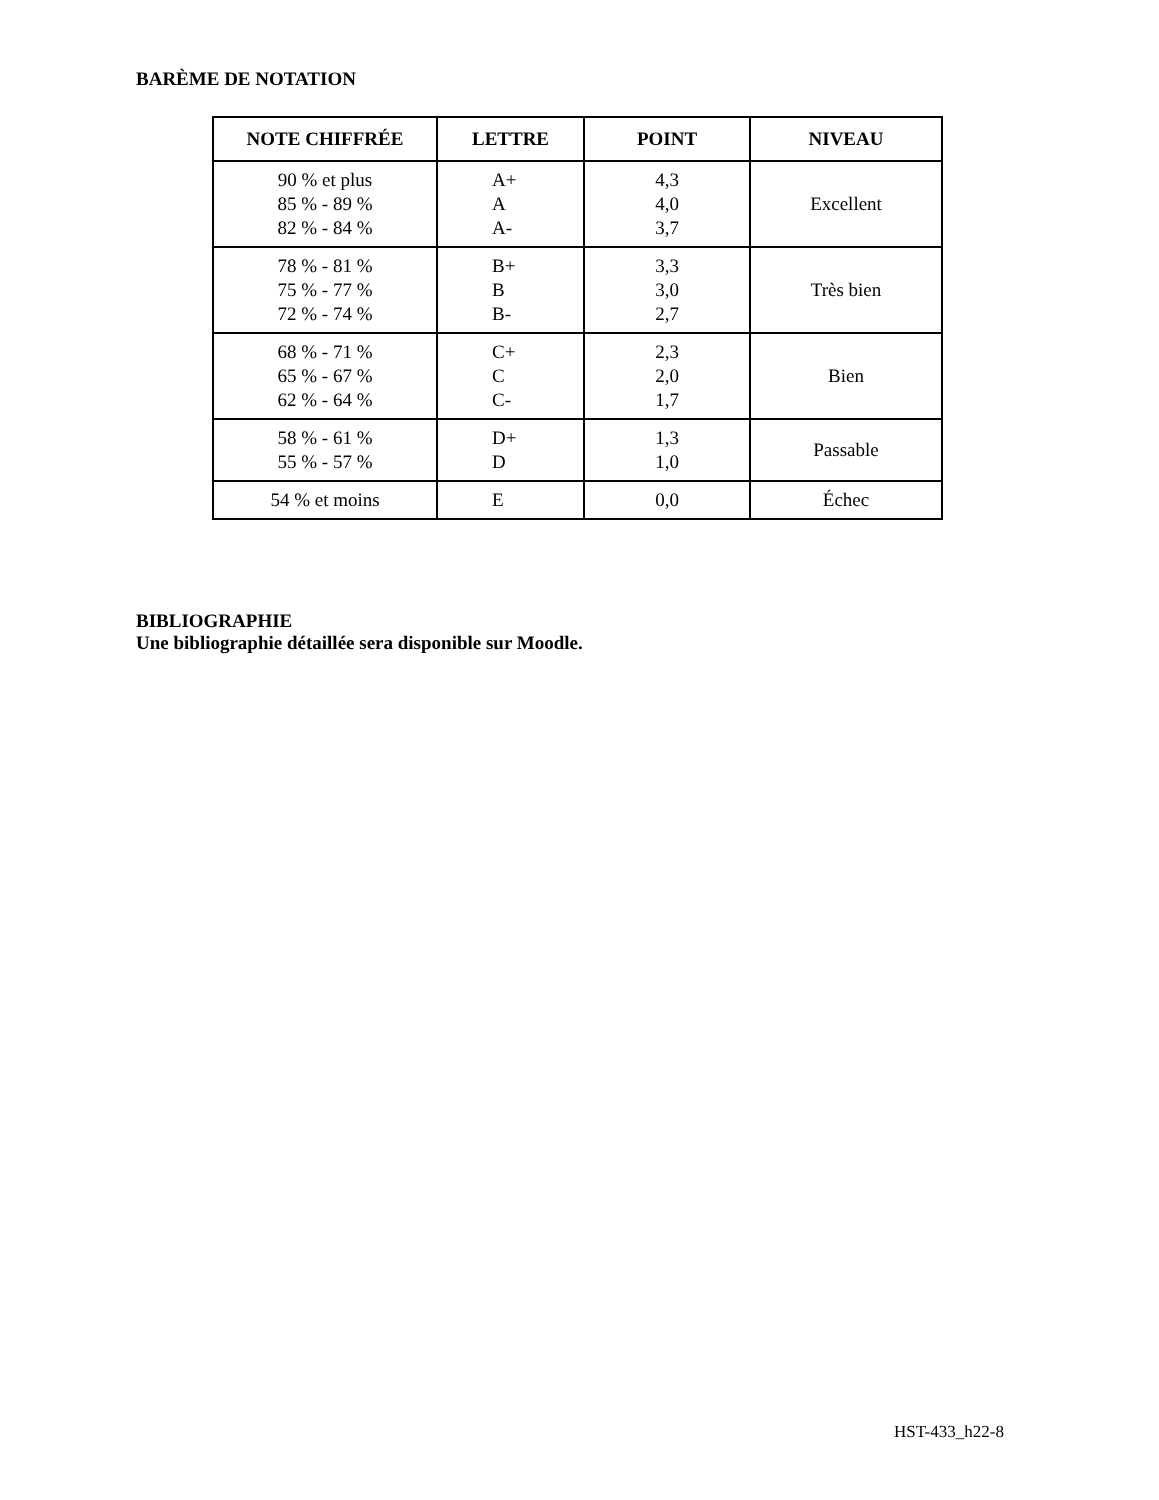BARÈME DE NOTATION
| NOTE CHIFFRÉE | LETTRE | POINT | NIVEAU |
| --- | --- | --- | --- |
| 90 % et plus 85 % - 89 % 82 % - 84 % | A+ A A- | 4,3 4,0 3,7 | Excellent |
| 78 % - 81 % 75 % - 77 % 72 % - 74 % | B+ B B- | 3,3 3,0 2,7 | Très bien |
| 68 % - 71 % 65 % - 67 % 62 % - 64 % | C+ C C- | 2,3 2,0 1,7 | Bien |
| 58 % - 61 % 55 % - 57 % | D+ D | 1,3 1,0 | Passable |
| 54 % et moins | E | 0,0 | Échec |
BIBLIOGRAPHIE
Une bibliographie détaillée sera disponible sur Moodle.
HST-433_h22-8